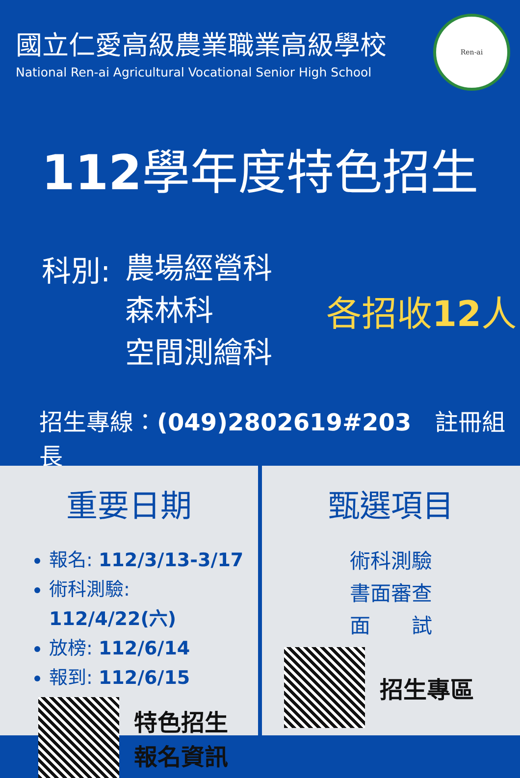國立仁愛高級農業職業高級學校
National Ren-ai Agricultural Vocational Senior High School
Ren-ai
112學年度特色招生
科別:
農場經營科
森林科
空間測繪科
各招收12人
招生專線：(049)2802619#203　註冊組長
重要日期
報名: 112/3/13-3/17
術科測驗: 112/4/22(六)
放榜: 112/6/14
報到: 112/6/15
特色招生
報名資訊
甄選項目
術科測驗
書面審查
面　　試
招生專區